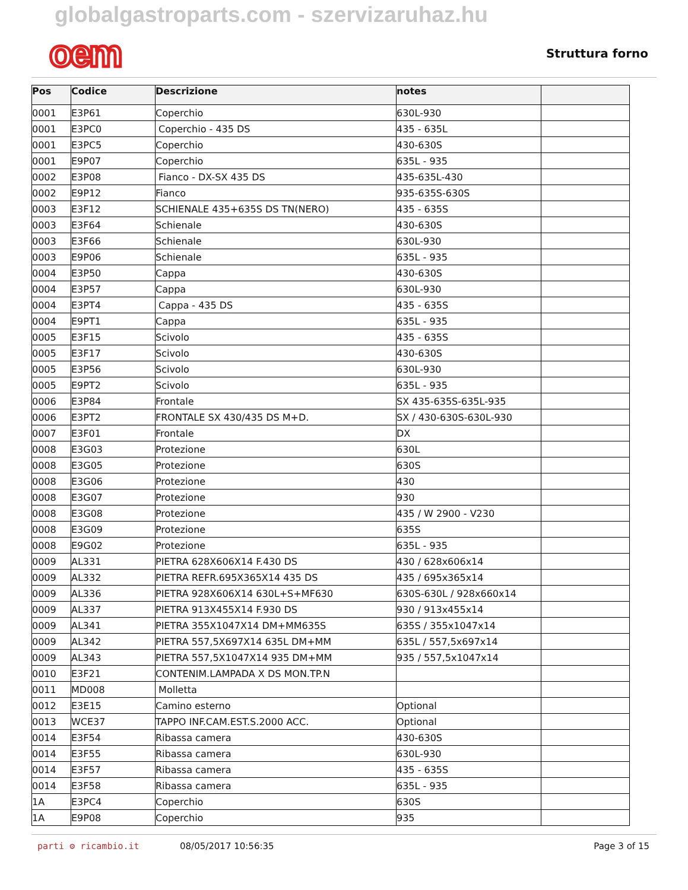globalgastroparts.com - szervizaruhaz.hu
oem
Struttura forno
| Pos | Codice | Descrizione | notes | |
| --- | --- | --- | --- | --- |
| 0001 | E3P61 | Coperchio | 630L-930 | |
| 0001 | E3PC0 | Coperchio - 435 DS | 435 - 635L | |
| 0001 | E3PC5 | Coperchio | 430-630S | |
| 0001 | E9P07 | Coperchio | 635L - 935 | |
| 0002 | E3P08 | Fianco - DX-SX 435 DS | 435-635L-430 | |
| 0002 | E9P12 | Fianco | 935-635S-630S | |
| 0003 | E3F12 | SCHIENALE 435+635S DS TN(NERO) | 435 - 635S | |
| 0003 | E3F64 | Schienale | 430-630S | |
| 0003 | E3F66 | Schienale | 630L-930 | |
| 0003 | E9P06 | Schienale | 635L - 935 | |
| 0004 | E3P50 | Cappa | 430-630S | |
| 0004 | E3P57 | Cappa | 630L-930 | |
| 0004 | E3PT4 | Cappa - 435 DS | 435 - 635S | |
| 0004 | E9PT1 | Cappa | 635L - 935 | |
| 0005 | E3F15 | Scivolo | 435 - 635S | |
| 0005 | E3F17 | Scivolo | 430-630S | |
| 0005 | E3P56 | Scivolo | 630L-930 | |
| 0005 | E9PT2 | Scivolo | 635L - 935 | |
| 0006 | E3P84 | Frontale | SX 435-635S-635L-935 | |
| 0006 | E3PT2 | FRONTALE SX 430/435 DS M+D. | SX / 430-630S-630L-930 | |
| 0007 | E3F01 | Frontale | DX | |
| 0008 | E3G03 | Protezione | 630L | |
| 0008 | E3G05 | Protezione | 630S | |
| 0008 | E3G06 | Protezione | 430 | |
| 0008 | E3G07 | Protezione | 930 | |
| 0008 | E3G08 | Protezione | 435 / W 2900 - V230 | |
| 0008 | E3G09 | Protezione | 635S | |
| 0008 | E9G02 | Protezione | 635L - 935 | |
| 0009 | AL331 | PIETRA 628X606X14 F.430 DS | 430 / 628x606x14 | |
| 0009 | AL332 | PIETRA REFR.695X365X14 435 DS | 435 / 695x365x14 | |
| 0009 | AL336 | PIETRA 928X606X14 630L+S+MF630 | 630S-630L / 928x660x14 | |
| 0009 | AL337 | PIETRA 913X455X14 F.930 DS | 930 / 913x455x14 | |
| 0009 | AL341 | PIETRA 355X1047X14 DM+MM635S | 635S / 355x1047x14 | |
| 0009 | AL342 | PIETRA 557,5X697X14 635L DM+MM | 635L / 557,5x697x14 | |
| 0009 | AL343 | PIETRA 557,5X1047X14 935 DM+MM | 935 / 557,5x1047x14 | |
| 0010 | E3F21 | CONTENIM.LAMPADA X DS MON.TP.N | | |
| 0011 | MD008 | Molletta | | |
| 0012 | E3E15 | Camino esterno | Optional | |
| 0013 | WCE37 | TAPPO INF.CAM.EST.S.2000 ACC. | Optional | |
| 0014 | E3F54 | Ribassa camera | 430-630S | |
| 0014 | E3F55 | Ribassa camera | 630L-930 | |
| 0014 | E3F57 | Ribassa camera | 435 - 635S | |
| 0014 | E3F58 | Ribassa camera | 635L - 935 | |
| 1A | E3PC4 | Coperchio | 630S | |
| 1A | E9P08 | Coperchio | 935 | |
parti ⚙ ricambio.it 08/05/2017 10:56:35 Page 3 of 15